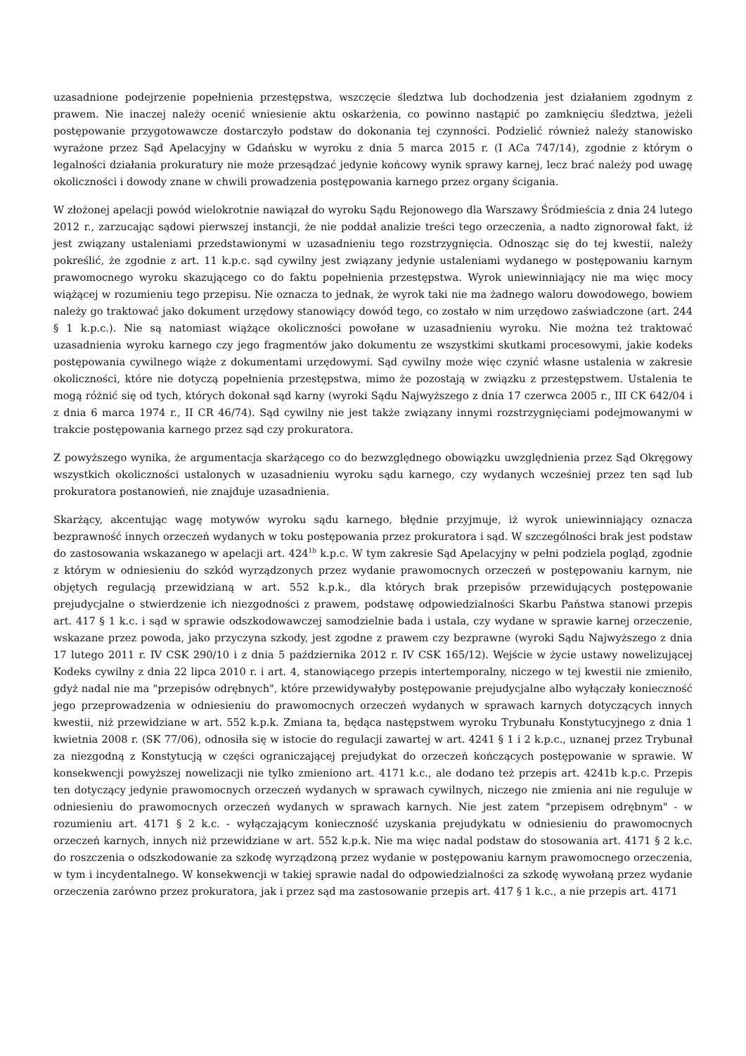uzasadnione podejrzenie popełnienia przestępstwa, wszczęcie śledztwa lub dochodzenia jest działaniem zgodnym z prawem. Nie inaczej należy ocenić wniesienie aktu oskarżenia, co powinno nastąpić po zamknięciu śledztwa, jeżeli postępowanie przygotowawcze dostarczyło podstaw do dokonania tej czynności. Podzielić również należy stanowisko wyrażone przez Sąd Apelacyjny w Gdańsku w wyroku z dnia 5 marca 2015 r. (I ACa 747/14), zgodnie z którym o legalności działania prokuratury nie może przesądzać jedynie końcowy wynik sprawy karnej, lecz brać należy pod uwagę okoliczności i dowody znane w chwili prowadzenia postępowania karnego przez organy ścigania.
W złożonej apelacji powód wielokrotnie nawiązał do wyroku Sądu Rejonowego dla Warszawy Śródmieścia z dnia 24 lutego 2012 r., zarzucając sądowi pierwszej instancji, że nie poddał analizie treści tego orzeczenia, a nadto zignorował fakt, iż jest związany ustaleniami przedstawionymi w uzasadnieniu tego rozstrzygnięcia. Odnosząc się do tej kwestii, należy pokreślić, że zgodnie z art. 11 k.p.c. sąd cywilny jest związany jedynie ustaleniami wydanego w postępowaniu karnym prawomocnego wyroku skazującego co do faktu popełnienia przestępstwa. Wyrok uniewinniający nie ma więc mocy wiążącej w rozumieniu tego przepisu. Nie oznacza to jednak, że wyrok taki nie ma żadnego waloru dowodowego, bowiem należy go traktować jako dokument urzędowy stanowiący dowód tego, co zostało w nim urzędowo zaświadczone (art. 244 § 1 k.p.c.). Nie są natomiast wiążące okoliczności powołane w uzasadnieniu wyroku. Nie można też traktować uzasadnienia wyroku karnego czy jego fragmentów jako dokumentu ze wszystkimi skutkami procesowymi, jakie kodeks postępowania cywilnego wiąże z dokumentami urzędowymi. Sąd cywilny może więc czynić własne ustalenia w zakresie okoliczności, które nie dotyczą popełnienia przestępstwa, mimo że pozostają w związku z przestępstwem. Ustalenia te mogą różnić się od tych, których dokonał sąd karny (wyroki Sądu Najwyższego z dnia 17 czerwca 2005 r., III CK 642/04 i z dnia 6 marca 1974 r., II CR 46/74). Sąd cywilny nie jest także związany innymi rozstrzygnięciami podejmowanymi w trakcie postępowania karnego przez sąd czy prokuratora.
Z powyższego wynika, że argumentacja skarżącego co do bezwzględnego obowiązku uwzględnienia przez Sąd Okręgowy wszystkich okoliczności ustalonych w uzasadnieniu wyroku sądu karnego, czy wydanych wcześniej przez ten sąd lub prokuratora postanowień, nie znajduje uzasadnienia.
Skarżący, akcentując wagę motywów wyroku sądu karnego, błędnie przyjmuje, iż wyrok uniewinniający oznacza bezprawność innych orzeczeń wydanych w toku postępowania przez prokuratora i sąd. W szczególności brak jest podstaw do zastosowania wskazanego w apelacji art. 424<sup>1b</sup> k.p.c. W tym zakresie Sąd Apelacyjny w pełni podziela pogląd, zgodnie z którym w odniesieniu do szkód wyrządzonych przez wydanie prawomocnych orzeczeń w postępowaniu karnym, nie objętych regulacją przewidzianą w art. 552 k.p.k., dla których brak przepisów przewidujących postępowanie prejudycjalne o stwierdzenie ich niezgodności z prawem, podstawę odpowiedzialności Skarbu Państwa stanowi przepis art. 417 § 1 k.c. i sąd w sprawie odszkodowawczej samodzielnie bada i ustala, czy wydane w sprawie karnej orzeczenie, wskazane przez powoda, jako przyczyna szkody, jest zgodne z prawem czy bezprawne (wyroki Sądu Najwyższego z dnia 17 lutego 2011 r. IV CSK 290/10 i z dnia 5 października 2012 r. IV CSK 165/12). Wejście w życie ustawy nowelizującej Kodeks cywilny z dnia 22 lipca 2010 r. i art. 4, stanowiącego przepis intertemporalny, niczego w tej kwestii nie zmieniło, gdyż nadal nie ma "przepisów odrębnych", które przewidywałyby postępowanie prejudycjalne albo wyłączały konieczność jego przeprowadzenia w odniesieniu do prawomocnych orzeczeń wydanych w sprawach karnych dotyczących innych kwestii, niż przewidziane w art. 552 k.p.k. Zmiana ta, będąca następstwem wyroku Trybunału Konstytucyjnego z dnia 1 kwietnia 2008 r. (SK 77/06), odnosiła się w istocie do regulacji zawartej w art. 4241 § 1 i 2 k.p.c., uznanej przez Trybunał za niezgodną z Konstytucją w części ograniczającej prejudykat do orzeczeń kończących postępowanie w sprawie. W konsekwencji powyższej nowelizacji nie tylko zmieniono art. 4171 k.c., ale dodano też przepis art. 4241b k.p.c. Przepis ten dotyczący jedynie prawomocnych orzeczeń wydanych w sprawach cywilnych, niczego nie zmienia ani nie reguluje w odniesieniu do prawomocnych orzeczeń wydanych w sprawach karnych. Nie jest zatem "przepisem odrębnym" - w rozumieniu art. 4171 § 2 k.c. - wyłączającym konieczność uzyskania prejudykatu w odniesieniu do prawomocnych orzeczeń karnych, innych niż przewidziane w art. 552 k.p.k. Nie ma więc nadal podstaw do stosowania art. 4171 § 2 k.c. do roszczenia o odszkodowanie za szkodę wyrządzoną przez wydanie w postępowaniu karnym prawomocnego orzeczenia, w tym i incydentalnego. W konsekwencji w takiej sprawie nadal do odpowiedzialności za szkodę wywołaną przez wydanie orzeczenia zarówno przez prokuratora, jak i przez sąd ma zastosowanie przepis art. 417 § 1 k.c., a nie przepis art. 4171